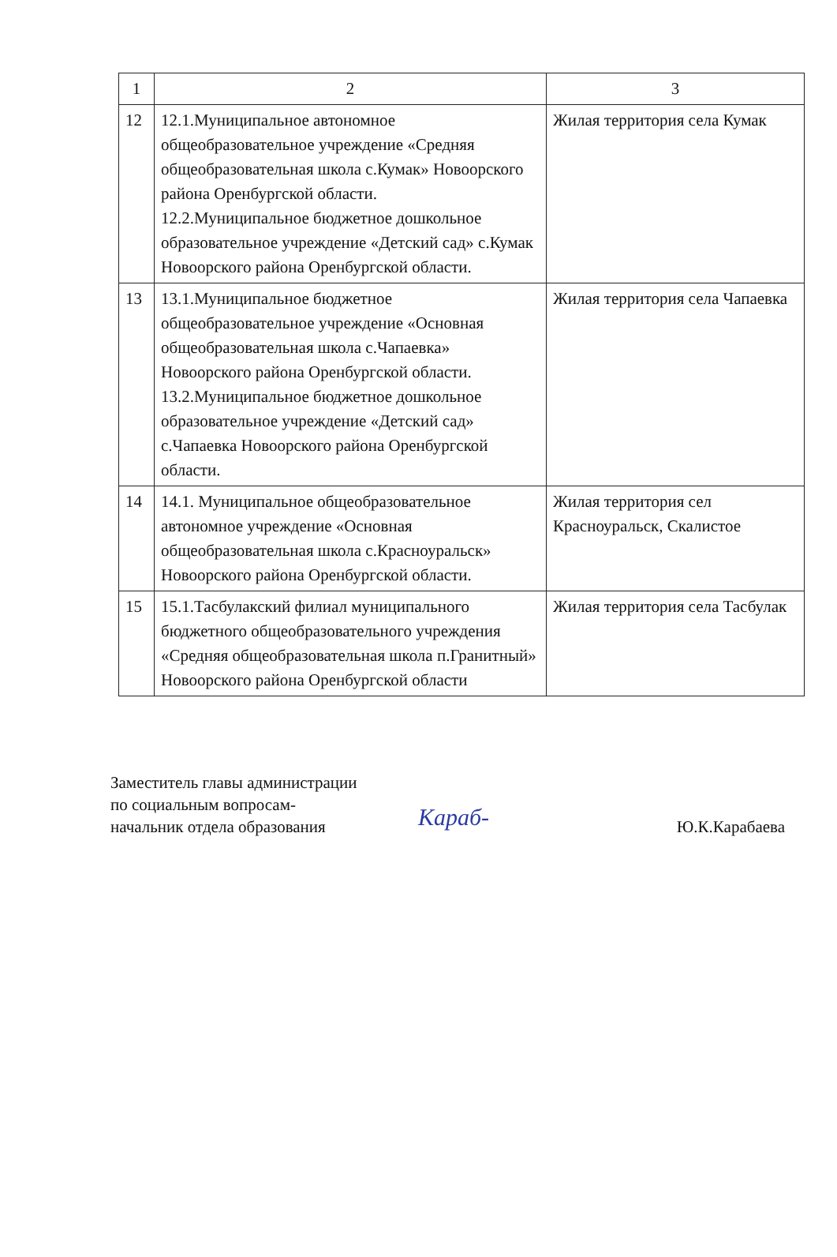| 1 | 2 | 3 |
| 12 | 12.1.Муниципальное автономное общеобразовательное учреждение «Средняя общеобразовательная школа с.Кумак» Новоорского района Оренбургской области. 12.2.Муниципальное бюджетное дошкольное образовательное учреждение «Детский сад» с.Кумак Новоорского района Оренбургской области. | Жилая территория села Кумак |
| 13 | 13.1.Муниципальное бюджетное общеобразовательное учреждение «Основная общеобразовательная школа с.Чапаевка» Новоорского района Оренбургской области. 13.2.Муниципальное бюджетное дошкольное образовательное учреждение «Детский сад» с.Чапаевка Новоорского района Оренбургской области. | Жилая территория села Чапаевка |
| 14 | 14.1. Муниципальное общеобразовательное автономное учреждение «Основная общеобразовательная школа с.Красноуральск» Новоорского района Оренбургской области. | Жилая территория сел Красноуральск, Скалистое |
| 15 | 15.1.Тасбулакский филиал муниципального бюджетного общеобразовательного учреждения «Средняя общеобразовательная школа п.Гранитный» Новоорского района Оренбургской области | Жилая территория села Тасбулак |
Заместитель главы администрации
по социальным вопросам-
начальник отдела образования
Караб-
Ю.К.Карабаева